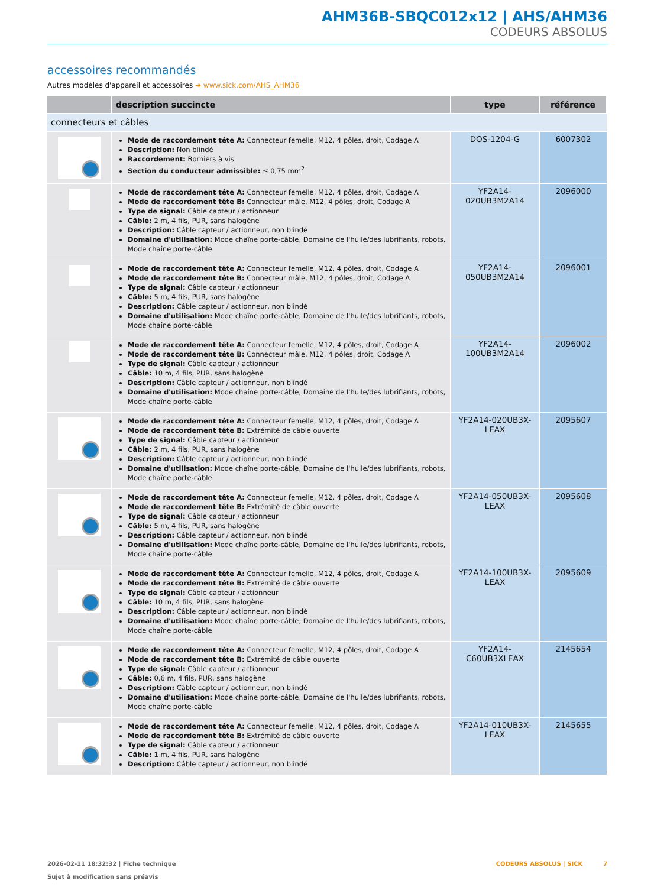AHM36B-SBQC012x12 | AHS/AHM36
CODEURS ABSOLUS
accessoires recommandés
Autres modèles d'appareil et accessoires ➜ www.sick.com/AHS_AHM36
| | description succincte | type | référence |
| --- | --- | --- | --- |
| connecteurs et câbles | | | |
| | Mode de raccordement tête A: Connecteur femelle, M12, 4 pôles, droit, Codage A Description: Non blindé Raccordement: Borniers à vis Section du conducteur admissible: ≤ 0,75 mm<sup>2</sup> | DOS-1204-G | 6007302 |
| | Mode de raccordement tête A: Connecteur femelle, M12, 4 pôles, droit, Codage A Mode de raccordement tête B: Connecteur mâle, M12, 4 pôles, droit, Codage A Type de signal: Câble capteur / actionneur Câble: 2 m, 4 fils, PUR, sans halogène Description: Câble capteur / actionneur, non blindé Domaine d'utilisation: Mode chaîne porte-câble, Domaine de l'huile/des lubrifiants, robots, Mode chaîne porte-câble | YF2A14-020UB3M2A14 | 2096000 |
| | Mode de raccordement tête A: Connecteur femelle, M12, 4 pôles, droit, Codage A Mode de raccordement tête B: Connecteur mâle, M12, 4 pôles, droit, Codage A Type de signal: Câble capteur / actionneur Câble: 5 m, 4 fils, PUR, sans halogène Description: Câble capteur / actionneur, non blindé Domaine d'utilisation: Mode chaîne porte-câble, Domaine de l'huile/des lubrifiants, robots, Mode chaîne porte-câble | YF2A14-050UB3M2A14 | 2096001 |
| | Mode de raccordement tête A: Connecteur femelle, M12, 4 pôles, droit, Codage A Mode de raccordement tête B: Connecteur mâle, M12, 4 pôles, droit, Codage A Type de signal: Câble capteur / actionneur Câble: 10 m, 4 fils, PUR, sans halogène Description: Câble capteur / actionneur, non blindé Domaine d'utilisation: Mode chaîne porte-câble, Domaine de l'huile/des lubrifiants, robots, Mode chaîne porte-câble | YF2A14-100UB3M2A14 | 2096002 |
| | Mode de raccordement tête A: Connecteur femelle, M12, 4 pôles, droit, Codage A Mode de raccordement tête B: Extrémité de câble ouverte Type de signal: Câble capteur / actionneur Câble: 2 m, 4 fils, PUR, sans halogène Description: Câble capteur / actionneur, non blindé Domaine d'utilisation: Mode chaîne porte-câble, Domaine de l'huile/des lubrifiants, robots, Mode chaîne porte-câble | YF2A14-020UB3X- LEAX | 2095607 |
| | Mode de raccordement tête A: Connecteur femelle, M12, 4 pôles, droit, Codage A Mode de raccordement tête B: Extrémité de câble ouverte Type de signal: Câble capteur / actionneur Câble: 5 m, 4 fils, PUR, sans halogène Description: Câble capteur / actionneur, non blindé Domaine d'utilisation: Mode chaîne porte-câble, Domaine de l'huile/des lubrifiants, robots, Mode chaîne porte-câble | YF2A14-050UB3X- LEAX | 2095608 |
| | Mode de raccordement tête A: Connecteur femelle, M12, 4 pôles, droit, Codage A Mode de raccordement tête B: Extrémité de câble ouverte Type de signal: Câble capteur / actionneur Câble: 10 m, 4 fils, PUR, sans halogène Description: Câble capteur / actionneur, non blindé Domaine d'utilisation: Mode chaîne porte-câble, Domaine de l'huile/des lubrifiants, robots, Mode chaîne porte-câble | YF2A14-100UB3X- LEAX | 2095609 |
| | Mode de raccordement tête A: Connecteur femelle, M12, 4 pôles, droit, Codage A Mode de raccordement tête B: Extrémité de câble ouverte Type de signal: Câble capteur / actionneur Câble: 0,6 m, 4 fils, PUR, sans halogène Description: Câble capteur / actionneur, non blindé Domaine d'utilisation: Mode chaîne porte-câble, Domaine de l'huile/des lubrifiants, robots, Mode chaîne porte-câble | YF2A14- C60UB3XLEAX | 2145654 |
| | Mode de raccordement tête A: Connecteur femelle, M12, 4 pôles, droit, Codage A Mode de raccordement tête B: Extrémité de câble ouverte Type de signal: Câble capteur / actionneur Câble: 1 m, 4 fils, PUR, sans halogène Description: Câble capteur / actionneur, non blindé | YF2A14-010UB3X- LEAX | 2145655 |
2026-02-11 18:32:32 | Fiche technique
Sujet à modification sans préavis
CODEURS ABSOLUS | SICK 7